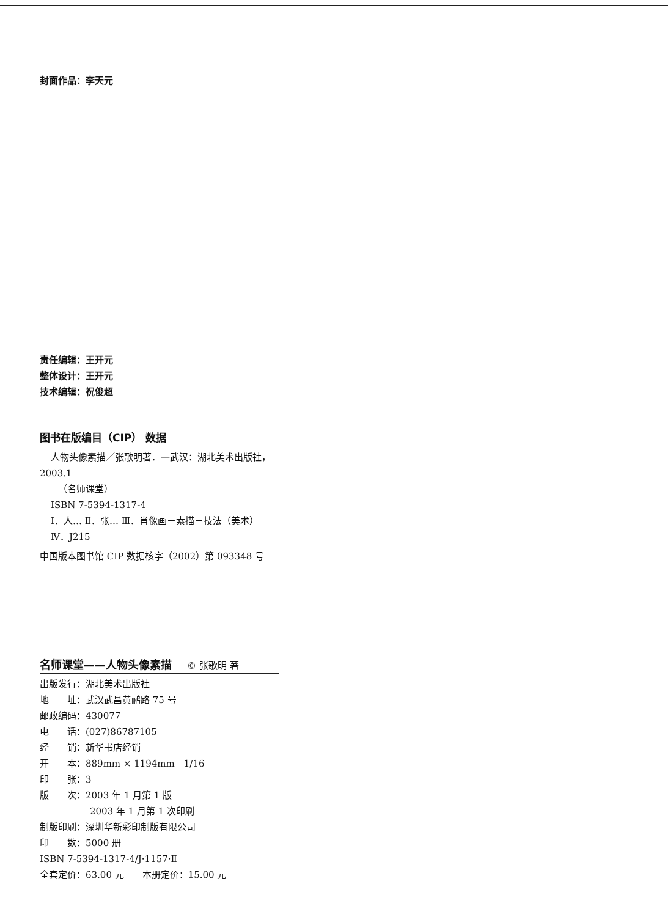封面作品：李天元
责任编辑：王开元
整体设计：王开元
技术编辑：祝俊超
图书在版编目（CIP） 数据
人物头像素描／张歌明著．—武汉：湖北美术出版社，
2003.1
（名师课堂）
ISBN 7-5394-1317-4
Ⅰ．人… Ⅱ．张… Ⅲ．肖像画－素描－技法（美术）
Ⅳ．J215
中国版本图书馆 CIP 数据核字（2002）第 093348 号
名师课堂——人物头像素描 © 张歌明 著
出版发行：湖北美术出版社
地　　址：武汉武昌黄鹂路 75 号
邮政编码：430077
电　　话：(027)86787105
经　　销：新华书店经销
开　　本：889mm × 1194mm　1/16
印　　张：3
版　　次：2003 年 1 月第 1 版
2003 年 1 月第 1 次印刷
制版印刷：深圳华新彩印制版有限公司
印　　数：5000 册
ISBN 7-5394-1317-4/J·1157·Ⅱ
全套定价：63.00 元　　本册定价：15.00 元